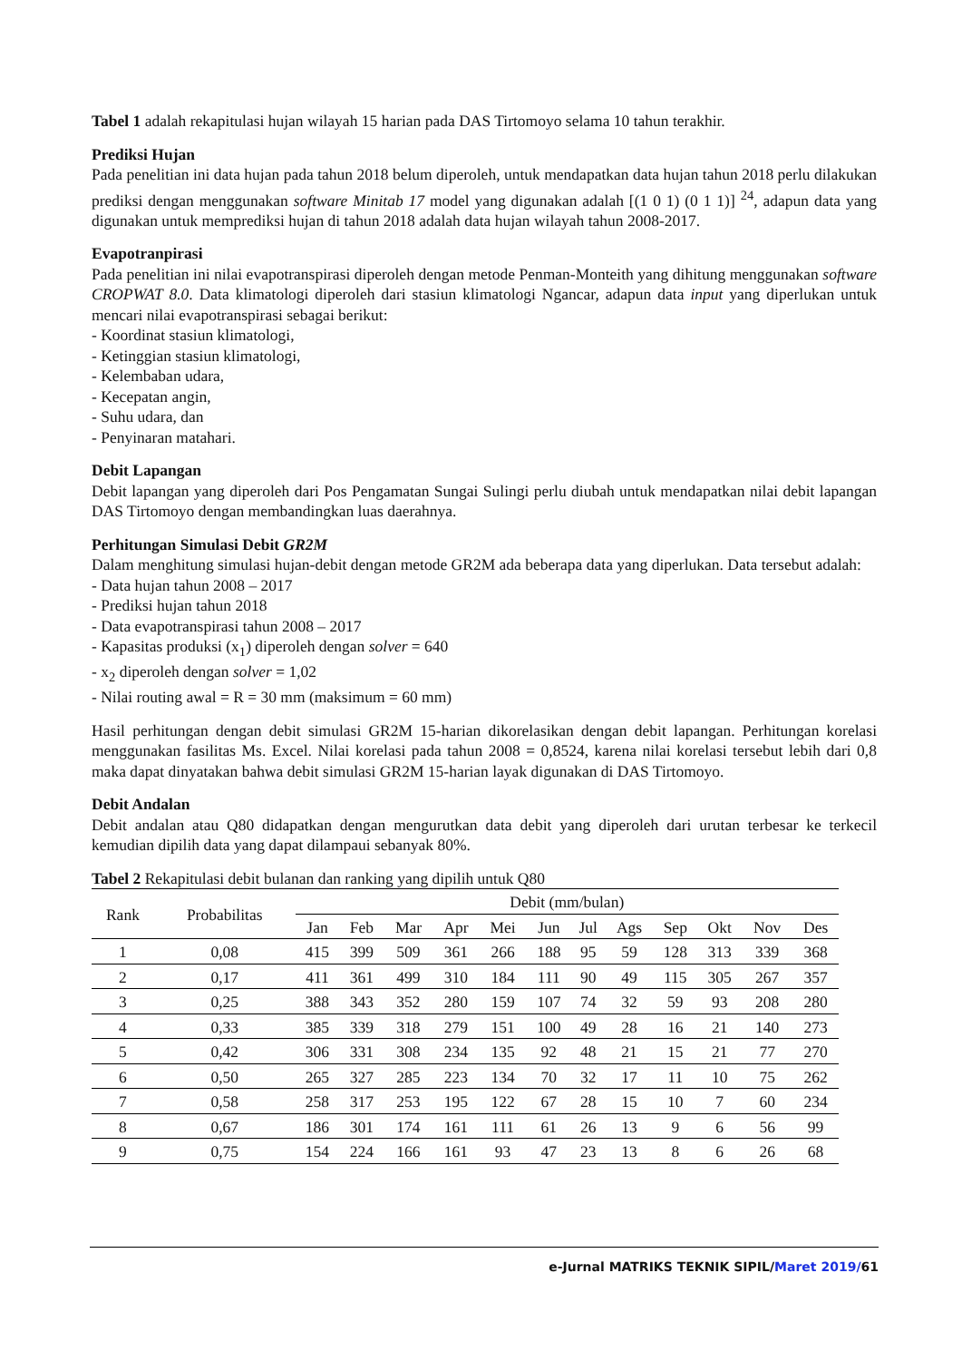Tabel 1 adalah rekapitulasi hujan wilayah 15 harian pada DAS Tirtomoyo selama 10 tahun terakhir.
Prediksi Hujan
Pada penelitian ini data hujan pada tahun 2018 belum diperoleh, untuk mendapatkan data hujan tahun 2018 perlu dilakukan prediksi dengan menggunakan software Minitab 17 model yang digunakan adalah [(1 0 1) (0 1 1)] <sup>24</sup>, adapun data yang digunakan untuk memprediksi hujan di tahun 2018 adalah data hujan wilayah tahun 2008-2017.
Evapotranpirasi
Pada penelitian ini nilai evapotranspirasi diperoleh dengan metode Penman-Monteith yang dihitung menggunakan software CROPWAT 8.0. Data klimatologi diperoleh dari stasiun klimatologi Ngancar, adapun data input yang diperlukan untuk mencari nilai evapotranspirasi sebagai berikut:
- Koordinat stasiun klimatologi,
- Ketinggian stasiun klimatologi,
- Kelembaban udara,
- Kecepatan angin,
- Suhu udara, dan
- Penyinaran matahari.
Debit Lapangan
Debit lapangan yang diperoleh dari Pos Pengamatan Sungai Sulingi perlu diubah untuk mendapatkan nilai debit lapangan DAS Tirtomoyo dengan membandingkan luas daerahnya.
Perhitungan Simulasi Debit GR2M
Dalam menghitung simulasi hujan-debit dengan metode GR2M ada beberapa data yang diperlukan. Data tersebut adalah:
- Data hujan tahun 2008 – 2017
- Prediksi hujan tahun 2018
- Data evapotranspirasi tahun 2008 – 2017
- Kapasitas produksi (x<sub>1</sub>) diperoleh dengan solver = 640
- x<sub>2</sub> diperoleh dengan solver = 1,02
- Nilai routing awal = R = 30 mm (maksimum = 60 mm)
Hasil perhitungan dengan debit simulasi GR2M 15-harian dikorelasikan dengan debit lapangan. Perhitungan korelasi menggunakan fasilitas Ms. Excel. Nilai korelasi pada tahun 2008 = 0,8524, karena nilai korelasi tersebut lebih dari 0,8 maka dapat dinyatakan bahwa debit simulasi GR2M 15-harian layak digunakan di DAS Tirtomoyo.
Debit Andalan
Debit andalan atau Q80 didapatkan dengan mengurutkan data debit yang diperoleh dari urutan terbesar ke terkecil kemudian dipilih data yang dapat dilampaui sebanyak 80%.
Tabel 2 Rekapitulasi debit bulanan dan ranking yang dipilih untuk Q80
| Rank | Probabilitas | Debit (mm/bulan) | | | | | | | | | | | |
| --- | --- | --- | --- | --- | --- | --- | --- | --- | --- | --- | --- | --- | --- |
| | | Jan | Feb | Mar | Apr | Mei | Jun | Jul | Ags | Sep | Okt | Nov | Des |
| 1 | 0,08 | 415 | 399 | 509 | 361 | 266 | 188 | 95 | 59 | 128 | 313 | 339 | 368 |
| 2 | 0,17 | 411 | 361 | 499 | 310 | 184 | 111 | 90 | 49 | 115 | 305 | 267 | 357 |
| 3 | 0,25 | 388 | 343 | 352 | 280 | 159 | 107 | 74 | 32 | 59 | 93 | 208 | 280 |
| 4 | 0,33 | 385 | 339 | 318 | 279 | 151 | 100 | 49 | 28 | 16 | 21 | 140 | 273 |
| 5 | 0,42 | 306 | 331 | 308 | 234 | 135 | 92 | 48 | 21 | 15 | 21 | 77 | 270 |
| 6 | 0,50 | 265 | 327 | 285 | 223 | 134 | 70 | 32 | 17 | 11 | 10 | 75 | 262 |
| 7 | 0,58 | 258 | 317 | 253 | 195 | 122 | 67 | 28 | 15 | 10 | 7 | 60 | 234 |
| 8 | 0,67 | 186 | 301 | 174 | 161 | 111 | 61 | 26 | 13 | 9 | 6 | 56 | 99 |
| 9 | 0,75 | 154 | 224 | 166 | 161 | 93 | 47 | 23 | 13 | 8 | 6 | 26 | 68 |
e-Jurnal MATRIKS TEKNIK SIPIL/Maret 2019/61